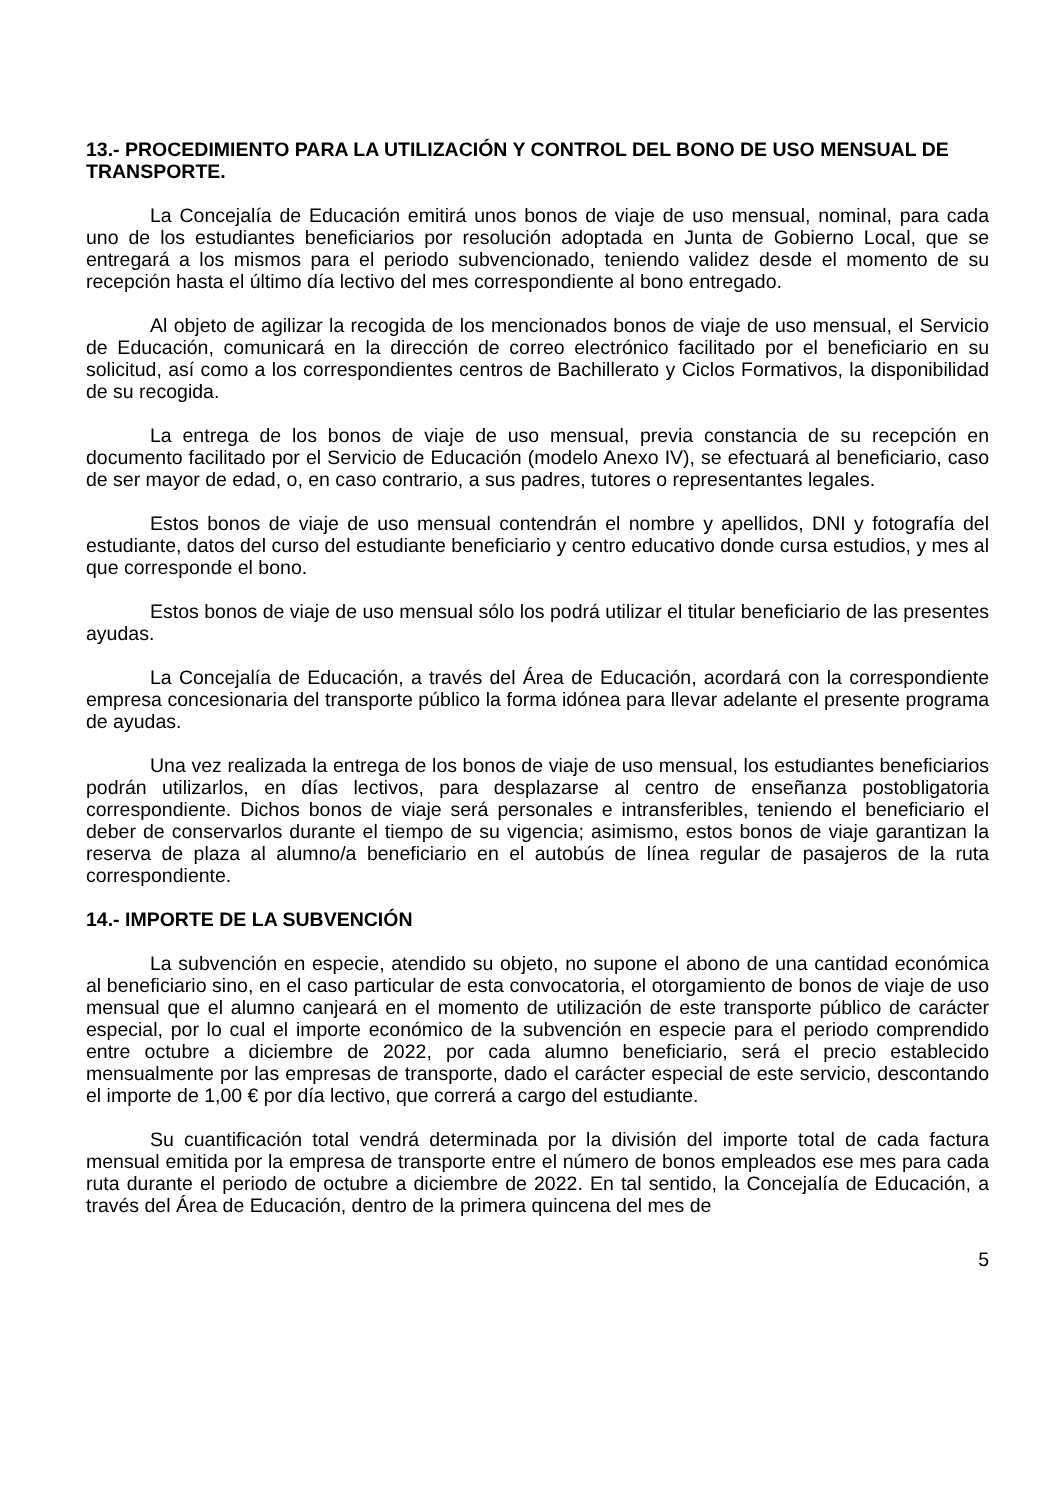13.- PROCEDIMIENTO PARA LA UTILIZACIÓN Y CONTROL DEL BONO DE USO MENSUAL DE TRANSPORTE.
La Concejalía de Educación emitirá unos bonos de viaje de uso mensual, nominal, para cada uno de los estudiantes beneficiarios por resolución adoptada en Junta de Gobierno Local, que se entregará a los mismos para el periodo subvencionado, teniendo validez desde el momento de su recepción hasta el último día lectivo del mes correspondiente al bono entregado.
Al objeto de agilizar la recogida de los mencionados bonos de viaje de uso mensual, el Servicio de Educación, comunicará en la dirección de correo electrónico facilitado por el beneficiario en su solicitud, así como a los correspondientes centros de Bachillerato y Ciclos Formativos, la disponibilidad de su recogida.
La entrega de los bonos de viaje de uso mensual, previa constancia de su recepción en documento facilitado por el Servicio de Educación (modelo Anexo IV), se efectuará al beneficiario, caso de ser mayor de edad, o, en caso contrario, a sus padres, tutores o representantes legales.
Estos bonos de viaje de uso mensual contendrán el nombre y apellidos, DNI y fotografía del estudiante, datos del curso del estudiante beneficiario y centro educativo donde cursa estudios, y mes al que corresponde el bono.
Estos bonos de viaje de uso mensual sólo los podrá utilizar el titular beneficiario de las presentes ayudas.
La Concejalía de Educación, a través del Área de Educación, acordará con la correspondiente empresa concesionaria del transporte público la forma idónea para llevar adelante el presente programa de ayudas.
Una vez realizada la entrega de los bonos de viaje de uso mensual, los estudiantes beneficiarios podrán utilizarlos, en días lectivos, para desplazarse al centro de enseñanza postobligatoria correspondiente. Dichos bonos de viaje será personales e intransferibles, teniendo el beneficiario el deber de conservarlos durante el tiempo de su vigencia; asimismo, estos bonos de viaje garantizan la reserva de plaza al alumno/a beneficiario en el autobús de línea regular de pasajeros de la ruta correspondiente.
14.- IMPORTE DE LA SUBVENCIÓN
La subvención en especie, atendido su objeto, no supone el abono de una cantidad económica al beneficiario sino, en el caso particular de esta convocatoria, el otorgamiento de bonos de viaje de uso mensual que el alumno canjeará en el momento de utilización de este transporte público de carácter especial, por lo cual el importe económico de la subvención en especie para el periodo comprendido entre octubre a diciembre de 2022, por cada alumno beneficiario, será el precio establecido mensualmente por las empresas de transporte, dado el carácter especial de este servicio, descontando el importe de 1,00 € por día lectivo, que correrá a cargo del estudiante.
Su cuantificación total vendrá determinada por la división del importe total de cada factura mensual emitida por la empresa de transporte entre el número de bonos empleados ese mes para cada ruta durante el periodo de octubre a diciembre de 2022. En tal sentido, la Concejalía de Educación, a través del Área de Educación, dentro de la primera quincena del mes de
5